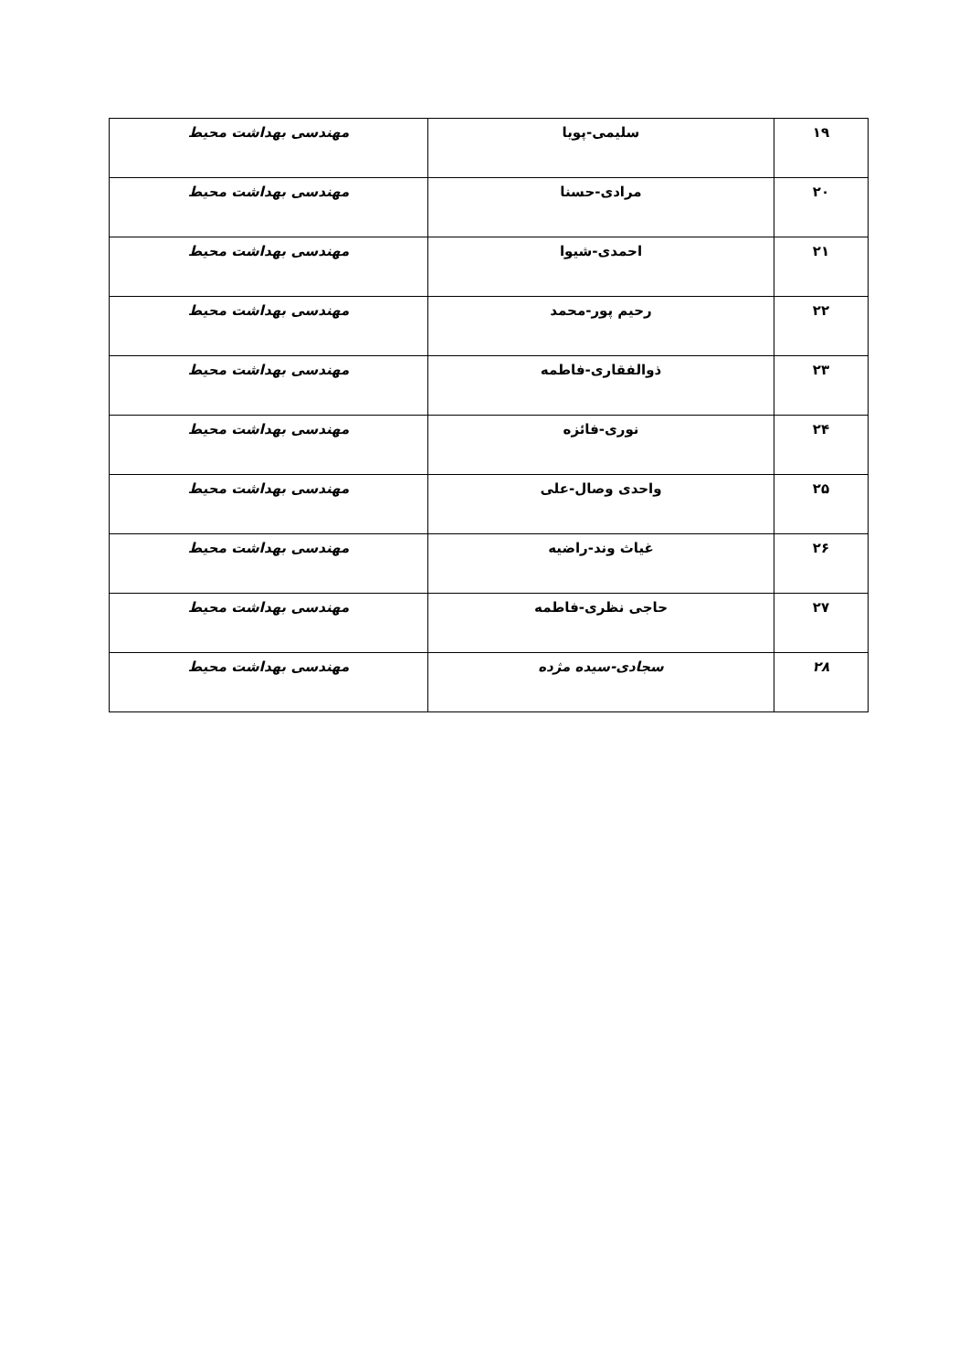| ۱۹ | سلیمی-پویا | مهندسی بهداشت محیط |
| ۲۰ | مرادی-حسنا | مهندسی بهداشت محیط |
| ۲۱ | احمدی-شیوا | مهندسی بهداشت محیط |
| ۲۲ | رحیم پور-محمد | مهندسی بهداشت محیط |
| ۲۳ | ذوالفقاری-فاطمه | مهندسی بهداشت محیط |
| ۲۴ | نوری-فائزه | مهندسی بهداشت محیط |
| ۲۵ | واحدی وصال-علی | مهندسی بهداشت محیط |
| ۲۶ | غیاث وند-راضیه | مهندسی بهداشت محیط |
| ۲۷ | حاجی نظری-فاطمه | مهندسی بهداشت محیط |
| ۲۸ | سجادی-سیده مژده | مهندسی بهداشت محیط |